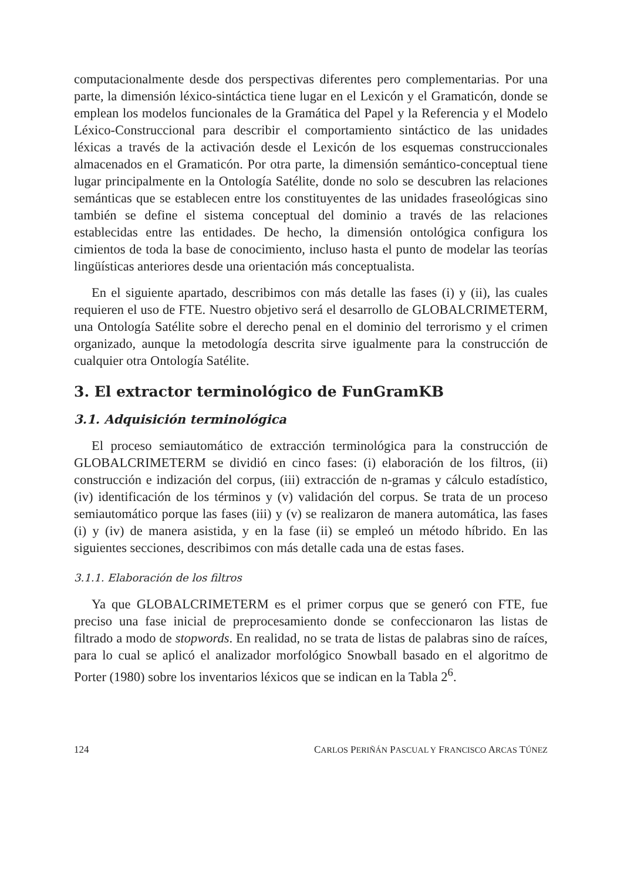computacionalmente desde dos perspectivas diferentes pero complementarias. Por una parte, la dimensión léxico-sintáctica tiene lugar en el Lexicón y el Gramaticón, donde se emplean los modelos funcionales de la Gramática del Papel y la Referencia y el Modelo Léxico-Construccional para describir el comportamiento sintáctico de las unidades léxicas a través de la activación desde el Lexicón de los esquemas construccionales almacenados en el Gramaticón. Por otra parte, la dimensión semántico-conceptual tiene lugar principalmente en la Ontología Satélite, donde no solo se descubren las relaciones semánticas que se establecen entre los constituyentes de las unidades fraseológicas sino también se define el sistema conceptual del dominio a través de las relaciones establecidas entre las entidades. De hecho, la dimensión ontológica configura los cimientos de toda la base de conocimiento, incluso hasta el punto de modelar las teorías lingüísticas anteriores desde una orientación más conceptualista.
En el siguiente apartado, describimos con más detalle las fases (i) y (ii), las cuales requieren el uso de FTE. Nuestro objetivo será el desarrollo de GLOBALCRIMETERM, una Ontología Satélite sobre el derecho penal en el dominio del terrorismo y el crimen organizado, aunque la metodología descrita sirve igualmente para la construcción de cualquier otra Ontología Satélite.
3. El extractor terminológico de FunGramKB
3.1. Adquisición terminológica
El proceso semiautomático de extracción terminológica para la construcción de GLOBALCRIMETERM se dividió en cinco fases: (i) elaboración de los filtros, (ii) construcción e indización del corpus, (iii) extracción de n-gramas y cálculo estadístico, (iv) identificación de los términos y (v) validación del corpus. Se trata de un proceso semiautomático porque las fases (iii) y (v) se realizaron de manera automática, las fases (i) y (iv) de manera asistida, y en la fase (ii) se empleó un método híbrido. En las siguientes secciones, describimos con más detalle cada una de estas fases.
3.1.1. Elaboración de los filtros
Ya que GLOBALCRIMETERM es el primer corpus que se generó con FTE, fue preciso una fase inicial de preprocesamiento donde se confeccionaron las listas de filtrado a modo de stopwords. En realidad, no se trata de listas de palabras sino de raíces, para lo cual se aplicó el analizador morfológico Snowball basado en el algoritmo de Porter (1980) sobre los inventarios léxicos que se indican en la Tabla 2<sup>6</sup>.
124 CARLOS PERIÑÁN PASCUAL Y FRANCISCO ARCAS TÚNEZ